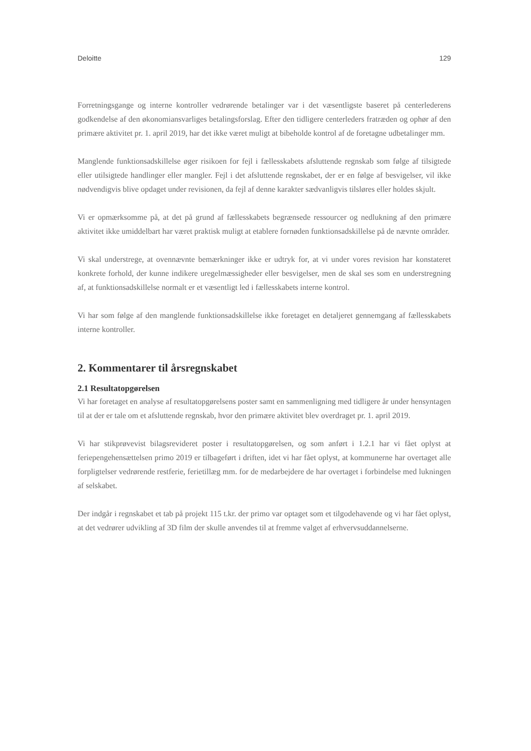Deloitte 129
Forretningsgange og interne kontroller vedrørende betalinger var i det væsentligste baseret på centerlederens godkendelse af den økonomiansvarliges betalingsforslag. Efter den tidligere centerleders fratræden og ophør af den primære aktivitet pr. 1. april 2019, har det ikke været muligt at bibeholde kontrol af de foretagne udbetalinger mm.
Manglende funktionsadskillelse øger risikoen for fejl i fællesskabets afsluttende regnskab som følge af tilsigtede eller utilsigtede handlinger eller mangler. Fejl i det afsluttende regnskabet, der er en følge af besvigelser, vil ikke nødvendigvis blive opdaget under revisionen, da fejl af denne karakter sædvanligvis tilsløres eller holdes skjult.
Vi er opmærksomme på, at det på grund af fællesskabets begrænsede ressourcer og nedlukning af den primære aktivitet ikke umiddelbart har været praktisk muligt at etablere fornøden funktionsadskillelse på de nævnte områder.
Vi skal understrege, at ovennævnte bemærkninger ikke er udtryk for, at vi under vores revision har konstateret konkrete forhold, der kunne indikere uregelmæssigheder eller besvigelser, men de skal ses som en understregning af, at funktionsadskillelse normalt er et væsentligt led i fællesskabets interne kontrol.
Vi har som følge af den manglende funktionsadskillelse ikke foretaget en detaljeret gennemgang af fællesskabets interne kontroller.
2. Kommentarer til årsregnskabet
2.1 Resultatopgørelsen
Vi har foretaget en analyse af resultatopgørelsens poster samt en sammenligning med tidligere år under hensyntagen til at der er tale om et afsluttende regnskab, hvor den primære aktivitet blev overdraget pr. 1. april 2019.
Vi har stikprøvevist bilagsrevideret poster i resultatopgørelsen, og som anført i 1.2.1 har vi fået oplyst at feriepengehensættelsen primo 2019 er tilbageført i driften, idet vi har fået oplyst, at kommunerne har overtaget alle forpligtelser vedrørende restferie, ferietillæg mm. for de medarbejdere de har overtaget i forbindelse med lukningen af selskabet.
Der indgår i regnskabet et tab på projekt 115 t.kr. der primo var optaget som et tilgodehavende og vi har fået oplyst, at det vedrører udvikling af 3D film der skulle anvendes til at fremme valget af erhvervsuddannelserne.